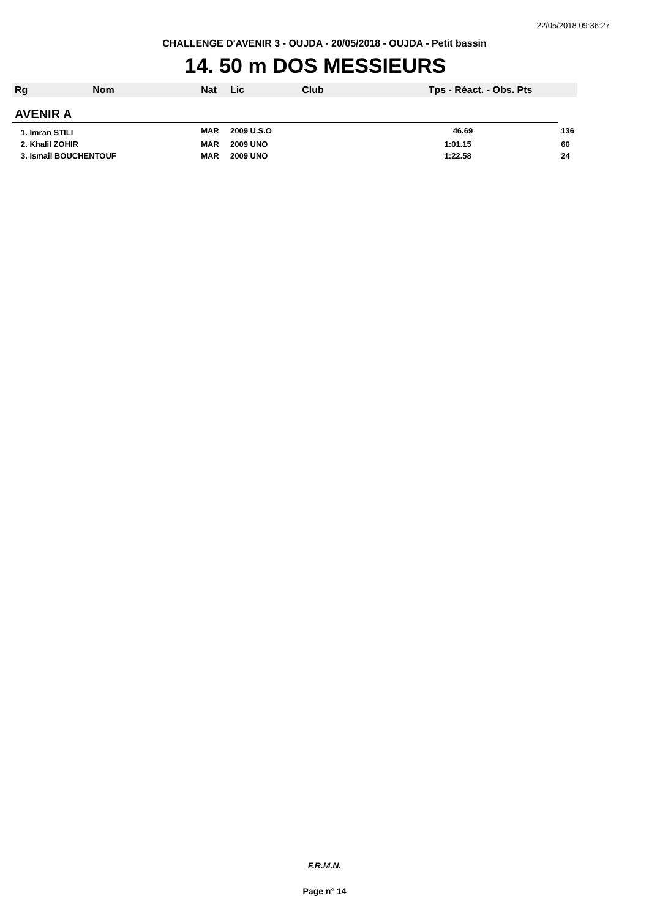22/05/2018 09:36:27
CHALLENGE D'AVENIR 3 - OUJDA - 20/05/2018 - OUJDA - Petit bassin
14. 50 m DOS MESSIEURS
| Rg | Nom | Nat | Lic | Club | Tps - Réact. - Obs. Pts | |
| --- | --- | --- | --- | --- | --- | --- |
| AVENIR A | | | | | | |
| 1. Imran STILI | | MAR | 2009 U.S.O | | 46.69 | 136 |
| 2. Khalil ZOHIR | | MAR | 2009 UNO | | 1:01.15 | 60 |
| 3. Ismail BOUCHENTOUF | | MAR | 2009 UNO | | 1:22.58 | 24 |
F.R.M.N.
Page n° 14